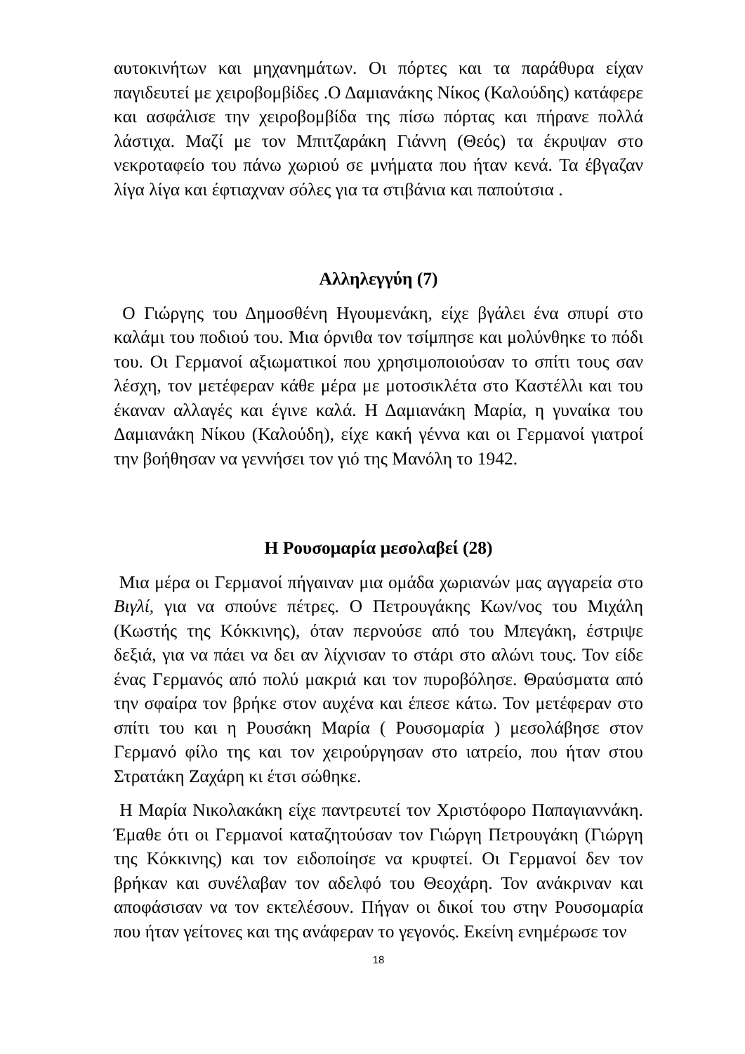αυτοκινήτων και μηχανημάτων. Οι πόρτες και τα παράθυρα είχαν παγιδευτεί με χειροβομβίδες .Ο Δαμιανάκης Νίκος (Καλούδης) κατάφερε και ασφάλισε την χειροβομβίδα της πίσω πόρτας και πήρανε πολλά λάστιχα. Μαζί με τον Μπιτζαράκη Γιάννη (Θεός) τα έκρυψαν στο νεκροταφείο του πάνω χωριού σε μνήματα που ήταν κενά. Τα έβγαζαν λίγα λίγα και έφτιαχναν σόλες για τα στιβάνια και παπούτσια .
Αλληλεγγύη (7)
Ο Γιώργης του Δημοσθένη Ηγουμενάκη, είχε βγάλει ένα σπυρί στο καλάμι του ποδιού του. Μια όρνιθα τον τσίμπησε και μολύνθηκε το πόδι του. Οι Γερμανοί αξιωματικοί που χρησιμοποιούσαν το σπίτι τους σαν λέσχη, τον μετέφεραν κάθε μέρα με μοτοσικλέτα στο Καστέλλι και του έκαναν αλλαγές και έγινε καλά. Η Δαμιανάκη Μαρία, η γυναίκα του Δαμιανάκη Νίκου (Καλούδη), είχε κακή γέννα και οι Γερμανοί γιατροί την βοήθησαν να γεννήσει τον γιό της Μανόλη το 1942.
Η Ρουσομαρία μεσολαβεί (28)
Μια μέρα οι Γερμανοί πήγαιναν μια ομάδα χωριανών μας αγγαρεία στο Βιγλί, για να σπούνε πέτρες. Ο Πετρουγάκης Κων/νος του Μιχάλη (Κωστής της Κόκκινης), όταν περνούσε από του Μπεγάκη, έστριψε δεξιά, για να πάει να δει αν λίχνισαν το στάρι στο αλώνι τους. Τον είδε ένας Γερμανός από πολύ μακριά και τον πυροβόλησε. Θραύσματα από την σφαίρα τον βρήκε στον αυχένα και έπεσε κάτω. Τον μετέφεραν στο σπίτι του και η Ρουσάκη Μαρία ( Ρουσομαρία ) μεσολάβησε στον Γερμανό φίλο της και τον χειρούργησαν στο ιατρείο, που ήταν στου Στρατάκη Ζαχάρη κι έτσι σώθηκε.
Η Μαρία Νικολακάκη είχε παντρευτεί τον Χριστόφορο Παπαγιαννάκη. Έμαθε ότι οι Γερμανοί καταζητούσαν τον Γιώργη Πετρουγάκη (Γιώργη της Κόκκινης) και τον ειδοποίησε να κρυφτεί. Οι Γερμανοί δεν τον βρήκαν και συνέλαβαν τον αδελφό του Θεοχάρη. Τον ανάκριναν και αποφάσισαν να τον εκτελέσουν. Πήγαν οι δικοί του στην Ρουσομαρία που ήταν γείτονες και της ανάφεραν το γεγονός. Εκείνη ενημέρωσε τον
18